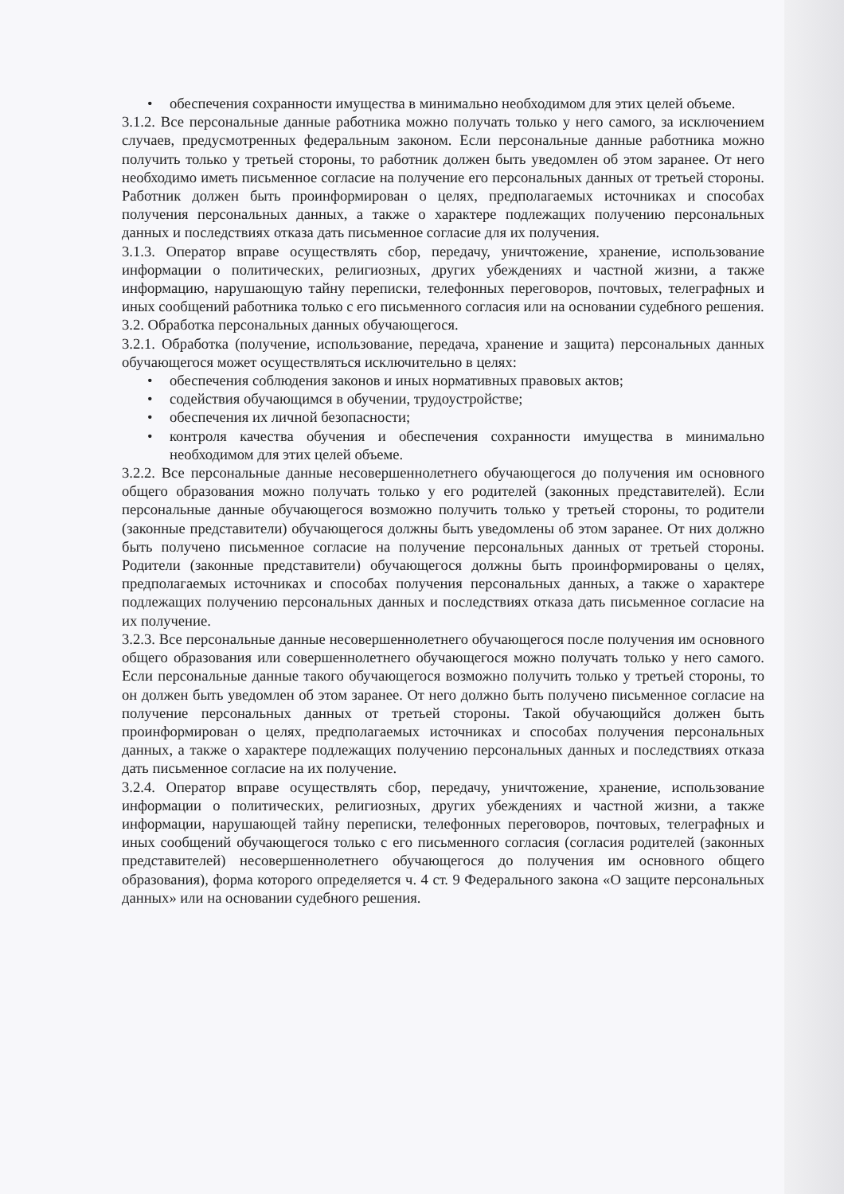• обеспечения сохранности имущества в минимально необходимом для этих целей объеме.
3.1.2. Все персональные данные работника можно получать только у него самого, за исключением случаев, предусмотренных федеральным законом. Если персональные данные работника можно получить только у третьей стороны, то работник должен быть уведомлен об этом заранее. От него необходимо иметь письменное согласие на получение его персональных данных от третьей стороны. Работник должен быть проинформирован о целях, предполагаемых источниках и способах получения персональных данных, а также о характере подлежащих получению персональных данных и последствиях отказа дать письменное согласие для их получения.
3.1.3. Оператор вправе осуществлять сбор, передачу, уничтожение, хранение, использование информации о политических, религиозных, других убеждениях и частной жизни, а также информацию, нарушающую тайну переписки, телефонных переговоров, почтовых, телеграфных и иных сообщений работника только с его письменного согласия или на основании судебного решения.
3.2. Обработка персональных данных обучающегося.
3.2.1. Обработка (получение, использование, передача, хранение и защита) персональных данных обучающегося может осуществляться исключительно в целях:
• обеспечения соблюдения законов и иных нормативных правовых актов;
• содействия обучающимся в обучении, трудоустройстве;
• обеспечения их личной безопасности;
• контроля качества обучения и обеспечения сохранности имущества в минимально необходимом для этих целей объеме.
3.2.2. Все персональные данные несовершеннолетнего обучающегося до получения им основного общего образования можно получать только у его родителей (законных представителей). Если персональные данные обучающегося возможно получить только у третьей стороны, то родители (законные представители) обучающегося должны быть уведомлены об этом заранее. От них должно быть получено письменное согласие на получение персональных данных от третьей стороны. Родители (законные представители) обучающегося должны быть проинформированы о целях, предполагаемых источниках и способах получения персональных данных, а также о характере подлежащих получению персональных данных и последствиях отказа дать письменное согласие на их получение.
3.2.3. Все персональные данные несовершеннолетнего обучающегося после получения им основного общего образования или совершеннолетнего обучающегося можно получать только у него самого. Если персональные данные такого обучающегося возможно получить только у третьей стороны, то он должен быть уведомлен об этом заранее. От него должно быть получено письменное согласие на получение персональных данных от третьей стороны. Такой обучающийся должен быть проинформирован о целях, предполагаемых источниках и способах получения персональных данных, а также о характере подлежащих получению персональных данных и последствиях отказа дать письменное согласие на их получение.
3.2.4. Оператор вправе осуществлять сбор, передачу, уничтожение, хранение, использование информации о политических, религиозных, других убеждениях и частной жизни, а также информации, нарушающей тайну переписки, телефонных переговоров, почтовых, телеграфных и иных сообщений обучающегося только с его письменного согласия (согласия родителей (законных представителей) несовершеннолетнего обучающегося до получения им основного общего образования), форма которого определяется ч. 4 ст. 9 Федерального закона «О защите персональных данных» или на основании судебного решения.